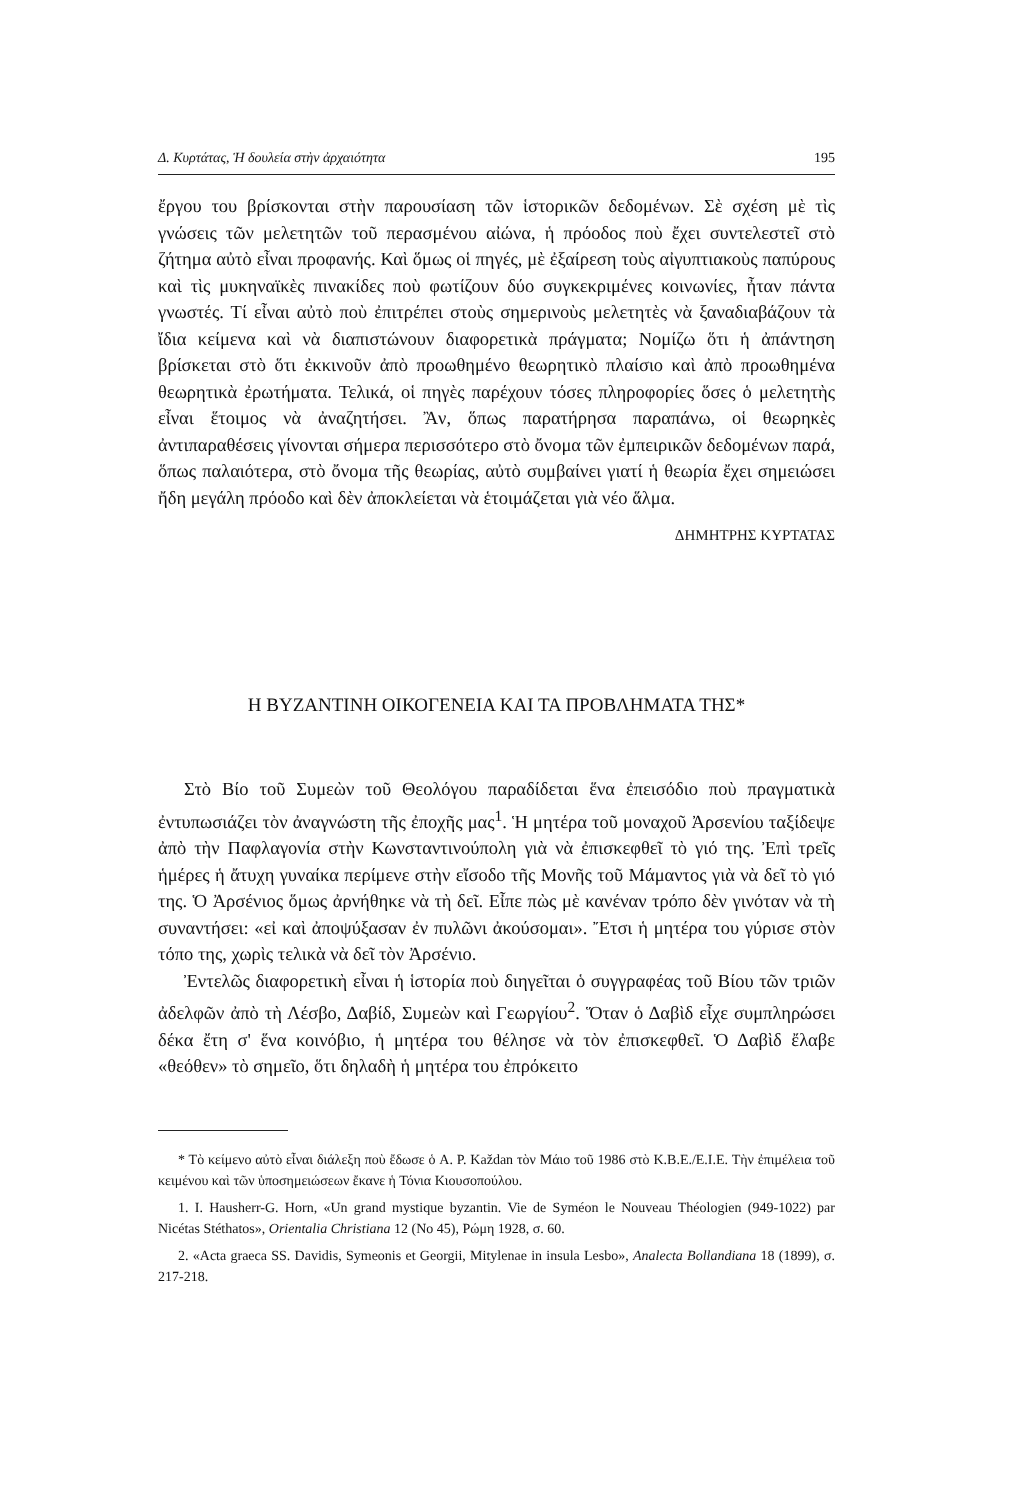Δ. Κυρτάτας, Ἡ δουλεία στὴν ἀρχαιότητα 195
ἔργου του βρίσκονται στὴν παρουσίαση τῶν ἱστορικῶν δεδομένων. Σὲ σχέση μὲ τὶς γνώσεις τῶν μελετητῶν τοῦ περασμένου αἰώνα, ἡ πρόοδος ποὺ ἔχει συντελεστεῖ στὸ ζήτημα αὐτὸ εἶναι προφανής. Καὶ ὅμως οἱ πηγές, μὲ ἐξαίρεση τοὺς αἰγυπτιακοὺς παπύρους καὶ τὶς μυκηναϊκὲς πινακίδες ποὺ φωτίζουν δύο συγκεκριμένες κοινωνίες, ἦταν πάντα γνωστές. Τί εἶναι αὐτὸ ποὺ ἐπιτρέπει στοὺς σημερινοὺς μελετητὲς νὰ ξαναδιαβάζουν τὰ ἴδια κείμενα καὶ νὰ διαπιστώνουν διαφορετικὰ πράγματα; Νομίζω ὅτι ἡ ἀπάντηση βρίσκεται στὸ ὅτι ἐκκινοῦν ἀπὸ προωθημένο θεωρητικὸ πλαίσιο καὶ ἀπὸ προωθημένα θεωρητικὰ ἐρωτήματα. Τελικά, οἱ πηγὲς παρέχουν τόσες πληροφορίες ὅσες ὁ μελετητὴς εἶναι ἕτοιμος νὰ ἀναζητήσει. Ἂν, ὅπως παρατήρησα παραπάνω, οἱ θεωρηκὲς ἀντιπαραθέσεις γίνονται σήμερα περισσότερο στὸ ὄνομα τῶν ἐμπειρικῶν δεδομένων παρά, ὅπως παλαιότερα, στὸ ὄνομα τῆς θεωρίας, αὐτὸ συμβαίνει γιατί ἡ θεωρία ἔχει σημειώσει ἤδη μεγάλη πρόοδο καὶ δὲν ἀποκλείεται νὰ ἑτοιμάζεται γιὰ νέο ἅλμα.
ΔΗΜΗΤΡΗΣ ΚΥΡΤΑΤΑΣ
Η ΒΥΖΑΝΤΙΝΗ ΟΙΚΟΓΕΝΕΙΑ ΚΑΙ ΤΑ ΠΡΟΒΛΗΜΑΤΑ ΤΗΣ*
Στὸ Βίο τοῦ Συμεὼν τοῦ Θεολόγου παραδίδεται ἕνα ἐπεισόδιο ποὺ πραγματικὰ ἐντυπωσιάζει τὸν ἀναγνώστη τῆς ἐποχῆς μας<sup>1</sup>. Ἡ μητέρα τοῦ μοναχοῦ Ἀρσενίου ταξίδεψε ἀπὸ τὴν Παφλαγονία στὴν Κωνσταντινούπολη γιὰ νὰ ἐπισκεφθεῖ τὸ γιό της. Ἐπὶ τρεῖς ἡμέρες ἡ ἄτυχη γυναίκα περίμενε στὴν εἴσοδο τῆς Μονῆς τοῦ Μάμαντος γιὰ νὰ δεῖ τὸ γιό της. Ὁ Ἀρσένιος ὅμως ἀρνήθηκε νὰ τὴ δεῖ. Εἶπε πὼς μὲ κανέναν τρόπο δὲν γινόταν νὰ τὴ συναντήσει: «εἰ καὶ ἀποψύξασαν ἐν πυλῶνι ἀκούσομαι». Ἔτσι ἡ μητέρα του γύρισε στὸν τόπο της, χωρὶς τελικὰ νὰ δεῖ τὸν Ἀρσένιο.
Ἐντελῶς διαφορετικὴ εἶναι ἡ ἱστορία ποὺ διηγεῖται ὁ συγγραφέας τοῦ Βίου τῶν τριῶν ἀδελφῶν ἀπὸ τὴ Λέσβο, Δαβίδ, Συμεὼν καὶ Γεωργίου<sup>2</sup>. Ὅταν ὁ Δαβὶδ εἶχε συμπληρώσει δέκα ἔτη σ' ἕνα κοινόβιο, ἡ μητέρα του θέλησε νὰ τὸν ἐπισκεφθεῖ. Ὁ Δαβὶδ ἔλαβε «θεόθεν» τὸ σημεῖο, ὅτι δηλαδὴ ἡ μητέρα του ἐπρόκειτο
* Τὸ κείμενο αὐτὸ εἶναι διάλεξη ποὺ ἔδωσε ὁ A. P. Každan τὸν Μάιο τοῦ 1986 στὸ Κ.Β.Ε./Ε.Ι.Ε. Τὴν ἐπιμέλεια τοῦ κειμένου καὶ τῶν ὑποσημειώσεων ἔκανε ἡ Τόνια Κιουσοπούλου.
1. I. Hausherr-G. Horn, «Un grand mystique byzantin. Vie de Syméon le Nouveau Théologien (949-1022) par Nicétas Stéthatos», Orientalia Christiana 12 (No 45), Ρώμη 1928, σ. 60.
2. «Acta graeca SS. Davidis, Symeonis et Georgii, Mitylenae in insula Lesbo», Analecta Bollandiana 18 (1899), σ. 217-218.